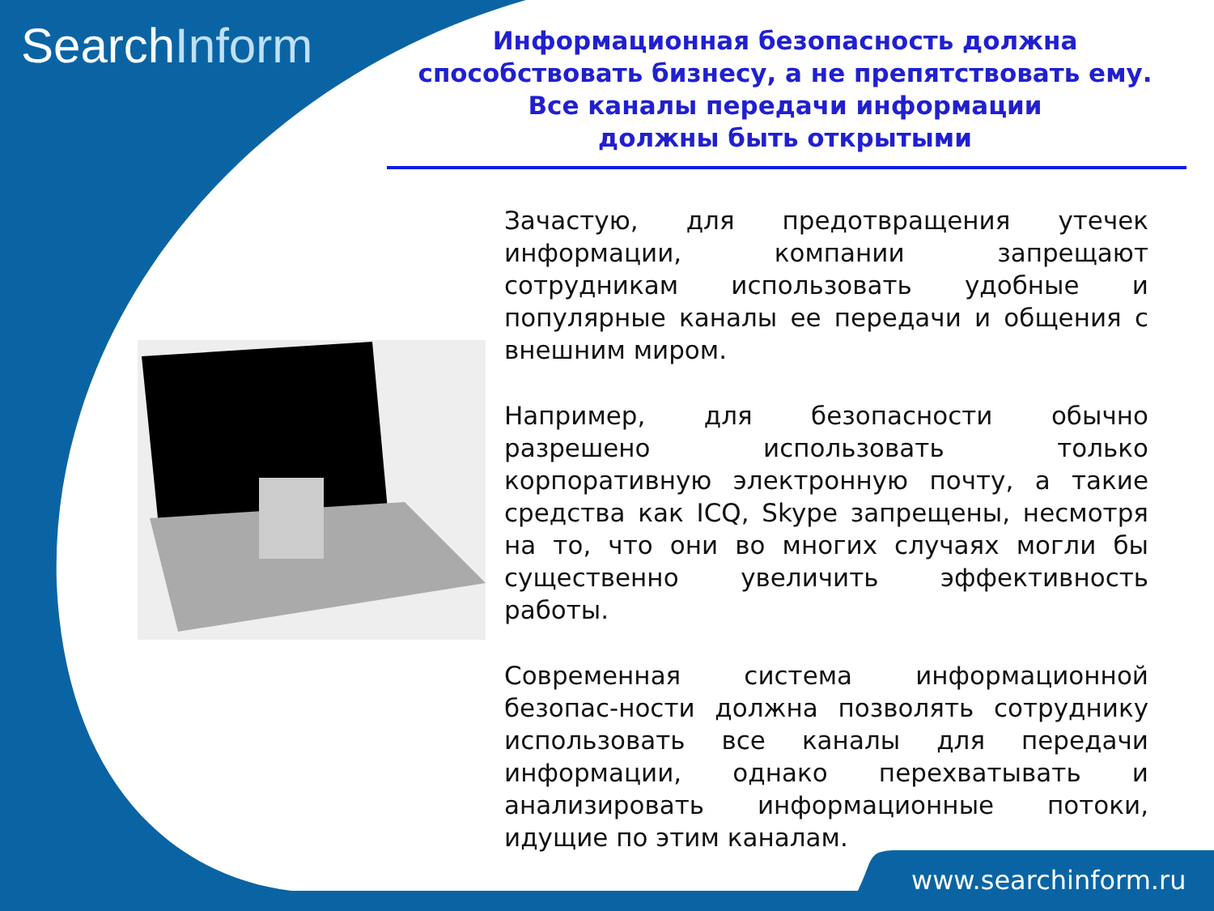SearchInform
Информационная безопасность должна способствовать бизнесу, а не препятствовать ему.
Все каналы передачи информации
должны быть открытыми
Зачастую, для предотвращения утечек информации, компании запрещают сотрудникам использовать удобные и популярные каналы ее передачи и общения с внешним миром.
Например, для безопасности обычно разрешено использовать только корпоративную электронную почту, а такие средства как ICQ, Skype запрещены, несмотря на то, что они во многих случаях могли бы существенно увеличить эффективность работы.
Современная система информационной безопас-ности должна позволять сотруднику использовать все каналы для передачи информации, однако перехватывать и анализировать информационные потоки, идущие по этим каналам.
www.searchinform.ru